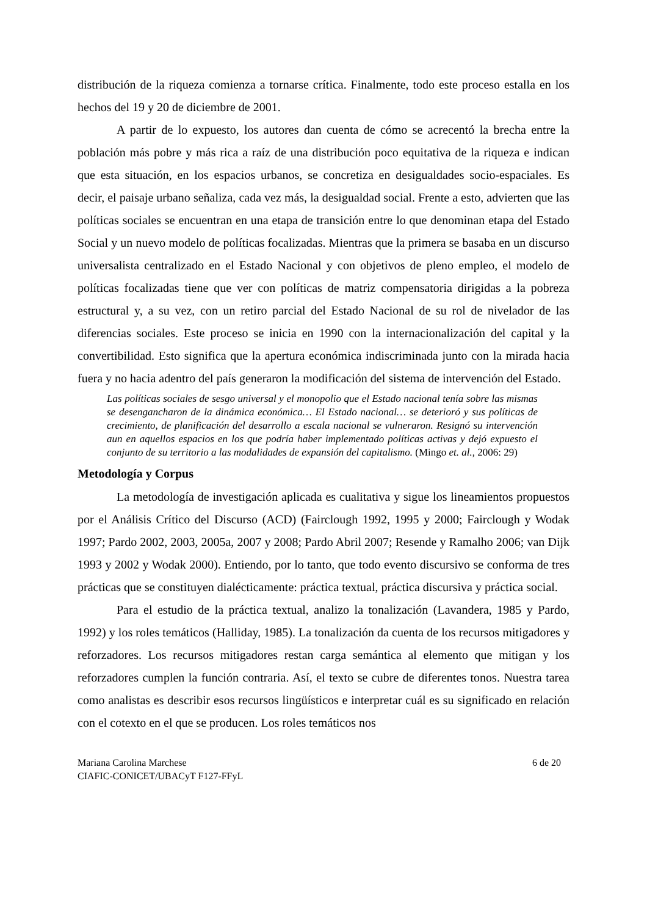distribución de la riqueza comienza a tornarse crítica. Finalmente, todo este proceso estalla en los hechos del 19 y 20 de diciembre de 2001.
A partir de lo expuesto, los autores dan cuenta de cómo se acrecentó la brecha entre la población más pobre y más rica a raíz de una distribución poco equitativa de la riqueza e indican que esta situación, en los espacios urbanos, se concretiza en desigualdades socio-espaciales. Es decir, el paisaje urbano señaliza, cada vez más, la desigualdad social. Frente a esto, advierten que las políticas sociales se encuentran en una etapa de transición entre lo que denominan etapa del Estado Social y un nuevo modelo de políticas focalizadas. Mientras que la primera se basaba en un discurso universalista centralizado en el Estado Nacional y con objetivos de pleno empleo, el modelo de políticas focalizadas tiene que ver con políticas de matriz compensatoria dirigidas a la pobreza estructural y, a su vez, con un retiro parcial del Estado Nacional de su rol de nivelador de las diferencias sociales. Este proceso se inicia en 1990 con la internacionalización del capital y la convertibilidad. Esto significa que la apertura económica indiscriminada junto con la mirada hacia fuera y no hacia adentro del país generaron la modificación del sistema de intervención del Estado.
Las políticas sociales de sesgo universal y el monopolio que el Estado nacional tenía sobre las mismas se desengancharon de la dinámica económica… El Estado nacional… se deterioró y sus políticas de crecimiento, de planificación del desarrollo a escala nacional se vulneraron. Resignó su intervención aun en aquellos espacios en los que podría haber implementado políticas activas y dejó expuesto el conjunto de su territorio a las modalidades de expansión del capitalismo. (Mingo et. al., 2006: 29)
Metodología y Corpus
La metodología de investigación aplicada es cualitativa y sigue los lineamientos propuestos por el Análisis Crítico del Discurso (ACD) (Fairclough 1992, 1995 y 2000; Fairclough y Wodak 1997; Pardo 2002, 2003, 2005a, 2007 y 2008; Pardo Abril 2007; Resende y Ramalho 2006; van Dijk 1993 y 2002 y Wodak 2000). Entiendo, por lo tanto, que todo evento discursivo se conforma de tres prácticas que se constituyen dialécticamente: práctica textual, práctica discursiva y práctica social.
Para el estudio de la práctica textual, analizo la tonalización (Lavandera, 1985 y Pardo, 1992) y los roles temáticos (Halliday, 1985). La tonalización da cuenta de los recursos mitigadores y reforzadores. Los recursos mitigadores restan carga semántica al elemento que mitigan y los reforzadores cumplen la función contraria. Así, el texto se cubre de diferentes tonos. Nuestra tarea como analistas es describir esos recursos lingüísticos e interpretar cuál es su significado en relación con el cotexto en el que se producen. Los roles temáticos nos
Mariana Carolina Marchese 6 de 20
CIAFIC-CONICET/UBACyT F127-FFyL